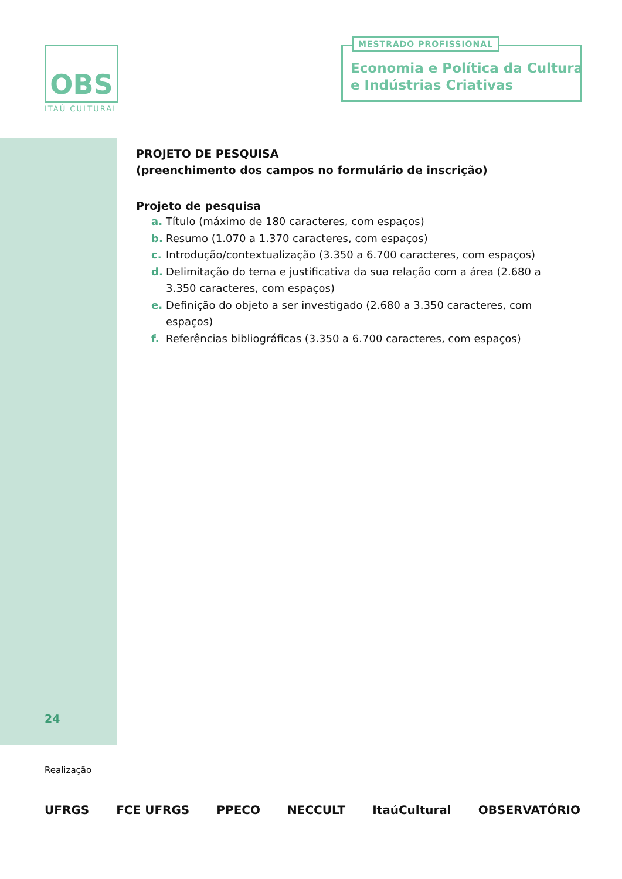OBS
ITAÚ CULTURAL
MESTRADO PROFISSIONAL
Economia e Política da Cultura
e Indústrias Criativas
PROJETO DE PESQUISA
(preenchimento dos campos no formulário de inscrição)
Projeto de pesquisa
a. Título (máximo de 180 caracteres, com espaços)
b. Resumo (1.070 a 1.370 caracteres, com espaços)
c. Introdução/contextualização (3.350 a 6.700 caracteres, com espaços)
d. Delimitação do tema e justificativa da sua relação com a área (2.680 a 3.350 caracteres, com espaços)
e. Definição do objeto a ser investigado (2.680 a 3.350 caracteres, com espaços)
f. Referências bibliográficas (3.350 a 6.700 caracteres, com espaços)
24
Realização
UFRGS FCE UFRGS PPECO NECCULT ItaúCultural OBSERVATÓRIO